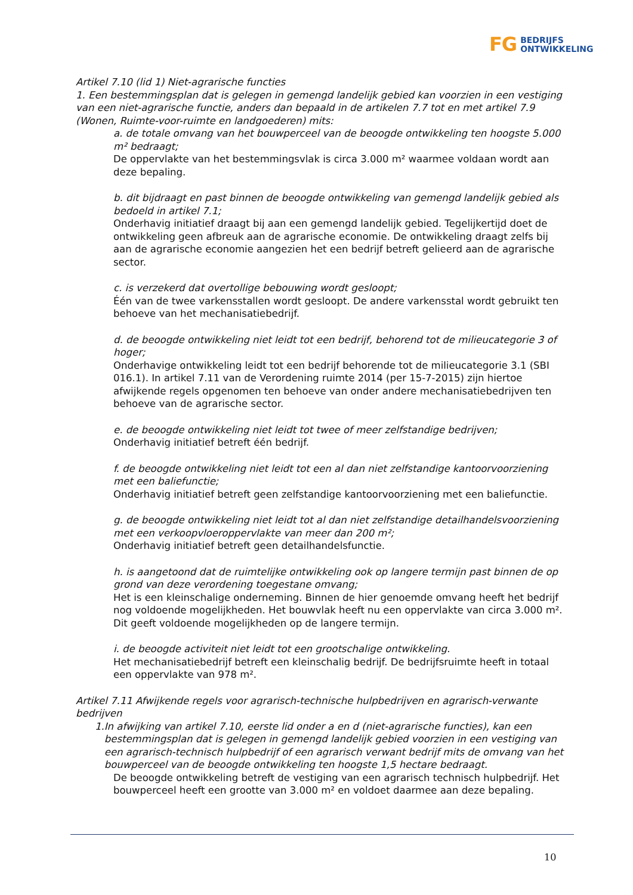FG BEDRIJFS
ONTWIKKELING
Artikel 7.10 (lid 1) Niet-agrarische functies
1. Een bestemmingsplan dat is gelegen in gemengd landelijk gebied kan voorzien in een vestiging van een niet-agrarische functie, anders dan bepaald in de artikelen 7.7 tot en met artikel 7.9 (Wonen, Ruimte-voor-ruimte en landgoederen) mits:
a. de totale omvang van het bouwperceel van de beoogde ontwikkeling ten hoogste 5.000 m² bedraagt;
De oppervlakte van het bestemmingsvlak is circa 3.000 m² waarmee voldaan wordt aan deze bepaling.
b. dit bijdraagt en past binnen de beoogde ontwikkeling van gemengd landelijk gebied als bedoeld in artikel 7.1;
Onderhavig initiatief draagt bij aan een gemengd landelijk gebied. Tegelijkertijd doet de ontwikkeling geen afbreuk aan de agrarische economie. De ontwikkeling draagt zelfs bij aan de agrarische economie aangezien het een bedrijf betreft gelieerd aan de agrarische sector.
c. is verzekerd dat overtollige bebouwing wordt gesloopt;
Één van de twee varkensstallen wordt gesloopt. De andere varkensstal wordt gebruikt ten behoeve van het mechanisatiebedrijf.
d. de beoogde ontwikkeling niet leidt tot een bedrijf, behorend tot de milieucategorie 3 of hoger;
Onderhavige ontwikkeling leidt tot een bedrijf behorende tot de milieucategorie 3.1 (SBI 016.1). In artikel 7.11 van de Verordening ruimte 2014 (per 15-7-2015) zijn hiertoe afwijkende regels opgenomen ten behoeve van onder andere mechanisatiebedrijven ten behoeve van de agrarische sector.
e. de beoogde ontwikkeling niet leidt tot twee of meer zelfstandige bedrijven;
Onderhavig initiatief betreft één bedrijf.
f. de beoogde ontwikkeling niet leidt tot een al dan niet zelfstandige kantoorvoorziening met een baliefunctie;
Onderhavig initiatief betreft geen zelfstandige kantoorvoorziening met een baliefunctie.
g. de beoogde ontwikkeling niet leidt tot al dan niet zelfstandige detailhandelsvoorziening met een verkoopvloeroppervlakte van meer dan 200 m²;
Onderhavig initiatief betreft geen detailhandelsfunctie.
h. is aangetoond dat de ruimtelijke ontwikkeling ook op langere termijn past binnen de op grond van deze verordening toegestane omvang;
Het is een kleinschalige onderneming. Binnen de hier genoemde omvang heeft het bedrijf nog voldoende mogelijkheden. Het bouwvlak heeft nu een oppervlakte van circa 3.000 m². Dit geeft voldoende mogelijkheden op de langere termijn.
i. de beoogde activiteit niet leidt tot een grootschalige ontwikkeling.
Het mechanisatiebedrijf betreft een kleinschalig bedrijf. De bedrijfsruimte heeft in totaal een oppervlakte van 978 m².
Artikel 7.11 Afwijkende regels voor agrarisch-technische hulpbedrijven en agrarisch-verwante bedrijven
1. In afwijking van artikel 7.10, eerste lid onder a en d (niet-agrarische functies), kan een bestemmingsplan dat is gelegen in gemengd landelijk gebied voorzien in een vestiging van een agrarisch-technisch hulpbedrijf of een agrarisch verwant bedrijf mits de omvang van het bouwperceel van de beoogde ontwikkeling ten hoogste 1,5 hectare bedraagt.
De beoogde ontwikkeling betreft de vestiging van een agrarisch technisch hulpbedrijf. Het bouwperceel heeft een grootte van 3.000 m² en voldoet daarmee aan deze bepaling.
10